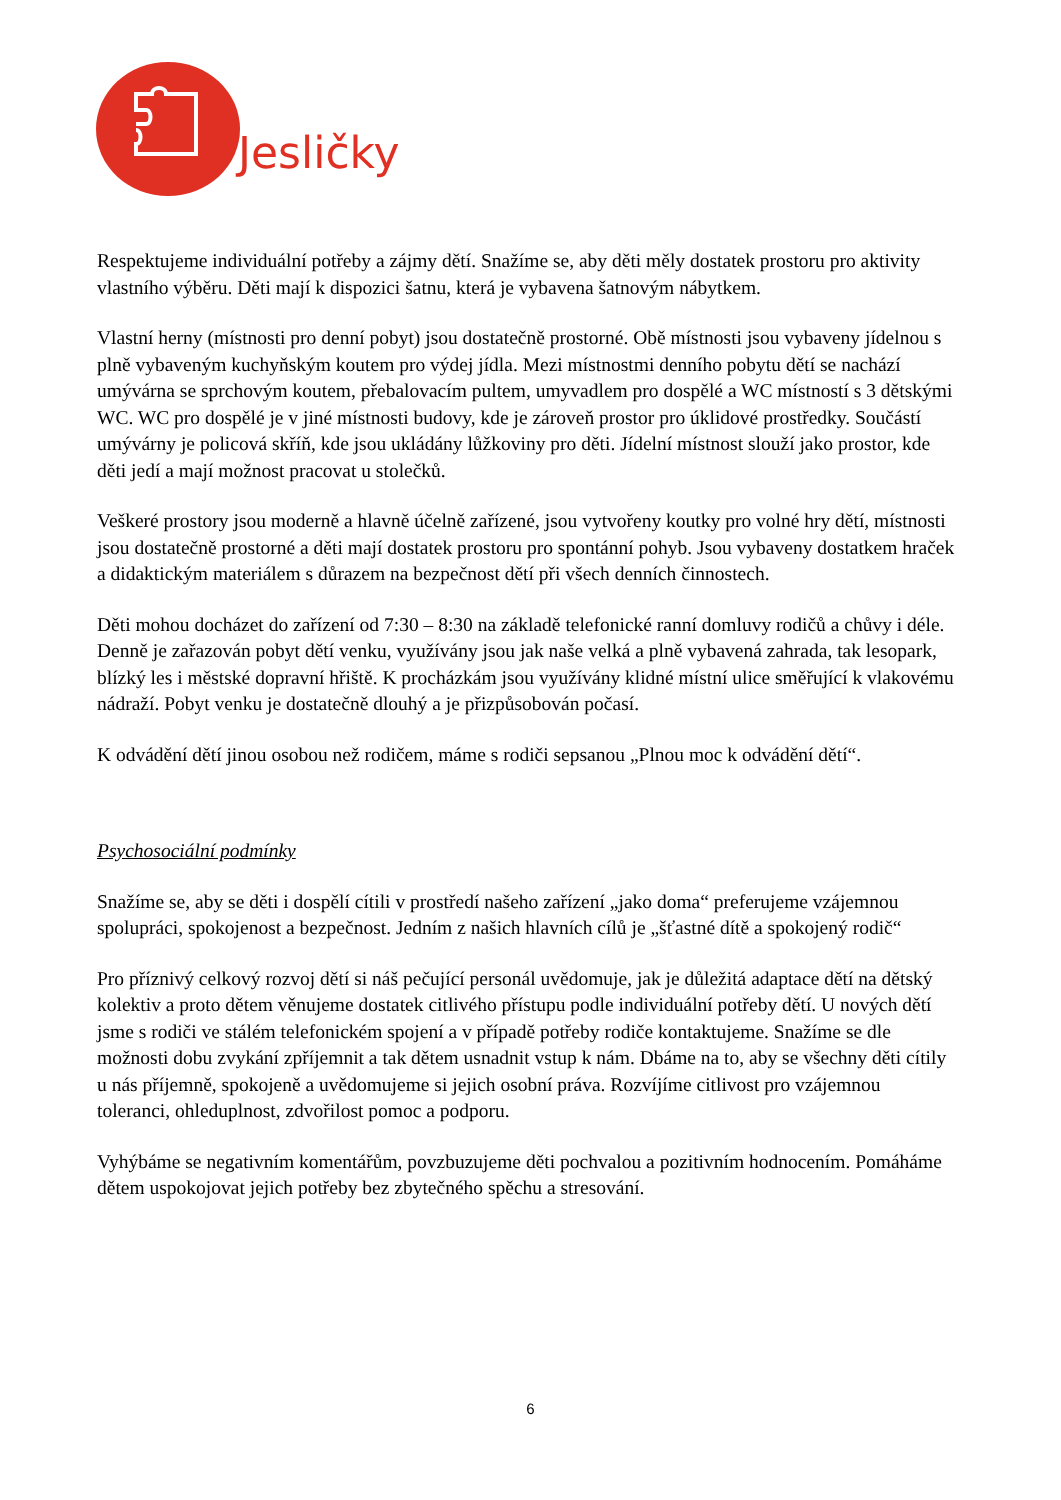Jesličky
Respektujeme individuální potřeby a zájmy dětí. Snažíme se, aby děti měly dostatek prostoru pro aktivity vlastního výběru. Děti mají k dispozici šatnu, která je vybavena šatnovým nábytkem.
Vlastní herny (místnosti pro denní pobyt) jsou dostatečně prostorné. Obě místnosti jsou vybaveny jídelnou s plně vybaveným kuchyňským koutem pro výdej jídla. Mezi místnostmi denního pobytu dětí se nachází umývárna se sprchovým koutem, přebalovacím pultem, umyvadlem pro dospělé a WC místností s 3 dětskými WC. WC pro dospělé je v jiné místnosti budovy, kde je zároveň prostor pro úklidové prostředky. Součástí umývárny je policová skříň, kde jsou ukládány lůžkoviny pro děti. Jídelní místnost slouží jako prostor, kde děti jedí a mají možnost pracovat u stolečků.
Veškeré prostory jsou moderně a hlavně účelně zařízené, jsou vytvořeny koutky pro volné hry dětí, místnosti jsou dostatečně prostorné a děti mají dostatek prostoru pro spontánní pohyb. Jsou vybaveny dostatkem hraček a didaktickým materiálem s důrazem na bezpečnost dětí při všech denních činnostech.
Děti mohou docházet do zařízení od 7:30 – 8:30 na základě telefonické ranní domluvy rodičů a chůvy i déle. Denně je zařazován pobyt dětí venku, využívány jsou jak naše velká a plně vybavená zahrada, tak lesopark, blízký les i městské dopravní hřiště. K procházkám jsou využívány klidné místní ulice směřující k vlakovému nádraží. Pobyt venku je dostatečně dlouhý a je přizpůsobován počasí.
K odvádění dětí jinou osobou než rodičem, máme s rodiči sepsanou „Plnou moc k odvádění dětí“.
Psychosociální podmínky
Snažíme se, aby se děti i dospělí cítili v prostředí našeho zařízení „jako doma“ preferujeme vzájemnou spolupráci, spokojenost a bezpečnost. Jedním z našich hlavních cílů je „šťastné dítě a spokojený rodič“
Pro příznivý celkový rozvoj dětí si náš pečující personál uvědomuje, jak je důležitá adaptace dětí na dětský kolektiv a proto dětem věnujeme dostatek citlivého přístupu podle individuální potřeby dětí. U nových dětí jsme s rodiči ve stálém telefonickém spojení a v případě potřeby rodiče kontaktujeme. Snažíme se dle možnosti dobu zvykání zpříjemnit a tak dětem usnadnit vstup k nám. Dbáme na to, aby se všechny děti cítily u nás příjemně, spokojeně a uvědomujeme si jejich osobní práva. Rozvíjíme citlivost pro vzájemnou toleranci, ohleduplnost, zdvořilost pomoc a podporu.
Vyhýbáme se negativním komentářům, povzbuzujeme děti pochvalou a pozitivním hodnocením. Pomáháme dětem uspokojovat jejich potřeby bez zbytečného spěchu a stresování.
6